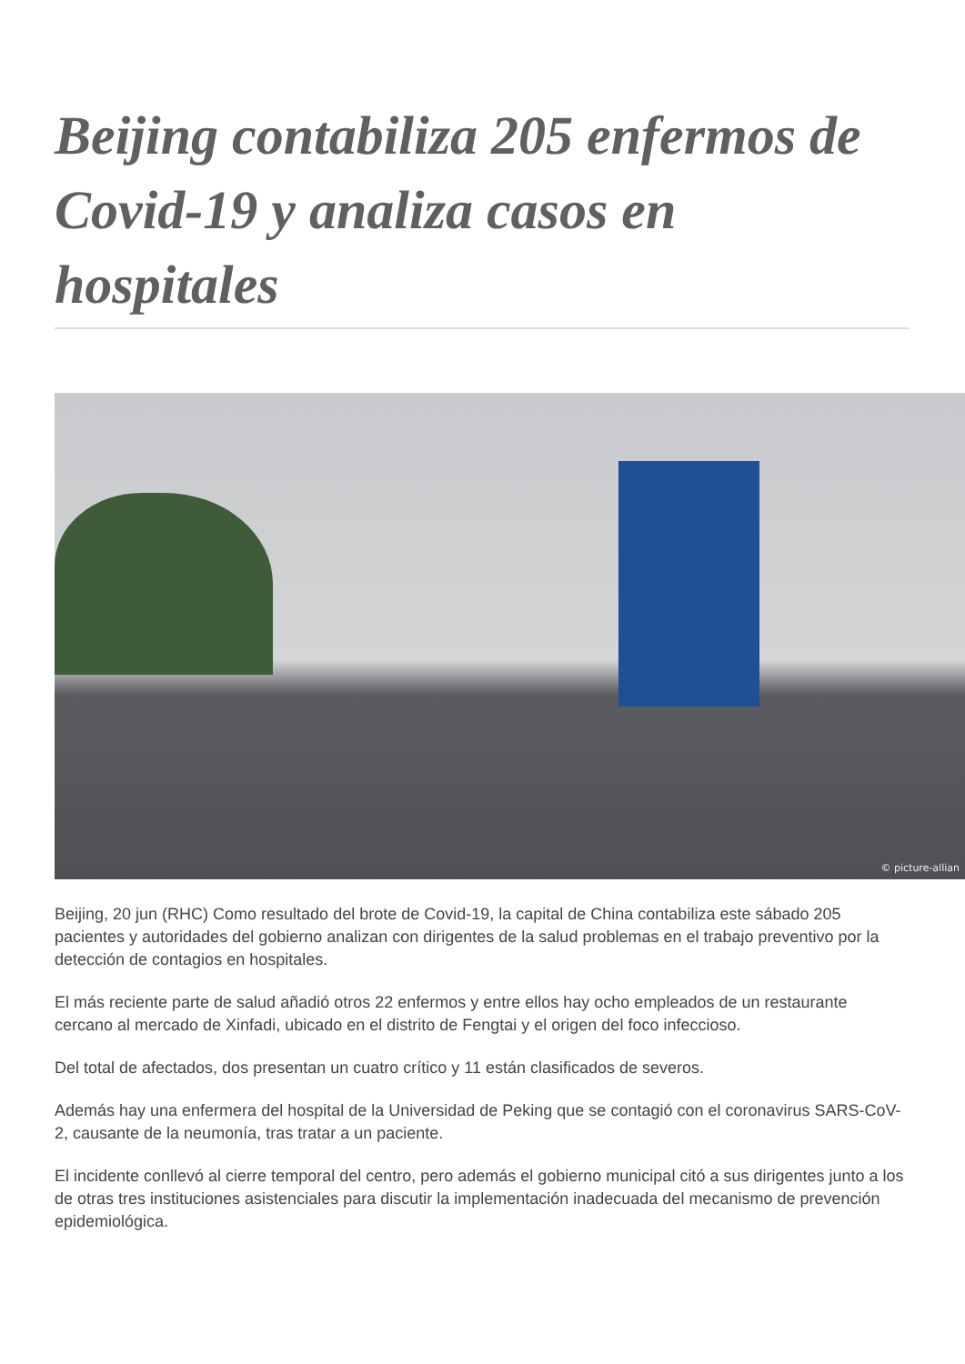Beijing contabiliza 205 enfermos de Covid-19 y analiza casos en hospitales
© picture-allian
Beijing, 20 jun (RHC) Como resultado del brote de Covid-19, la capital de China contabiliza este sábado 205 pacientes y autoridades del gobierno analizan con dirigentes de la salud problemas en el trabajo preventivo por la detección de contagios en hospitales.
El más reciente parte de salud añadió otros 22 enfermos y entre ellos hay ocho empleados de un restaurante cercano al mercado de Xinfadi, ubicado en el distrito de Fengtai y el origen del foco infeccioso.
Del total de afectados, dos presentan un cuatro crítico y 11 están clasificados de severos.
Además hay una enfermera del hospital de la Universidad de Peking que se contagió con el coronavirus SARS-CoV-2, causante de la neumonía, tras tratar a un paciente.
El incidente conllevó al cierre temporal del centro, pero además el gobierno municipal citó a sus dirigentes junto a los de otras tres instituciones asistenciales para discutir la implementación inadecuada del mecanismo de prevención epidemiológica.